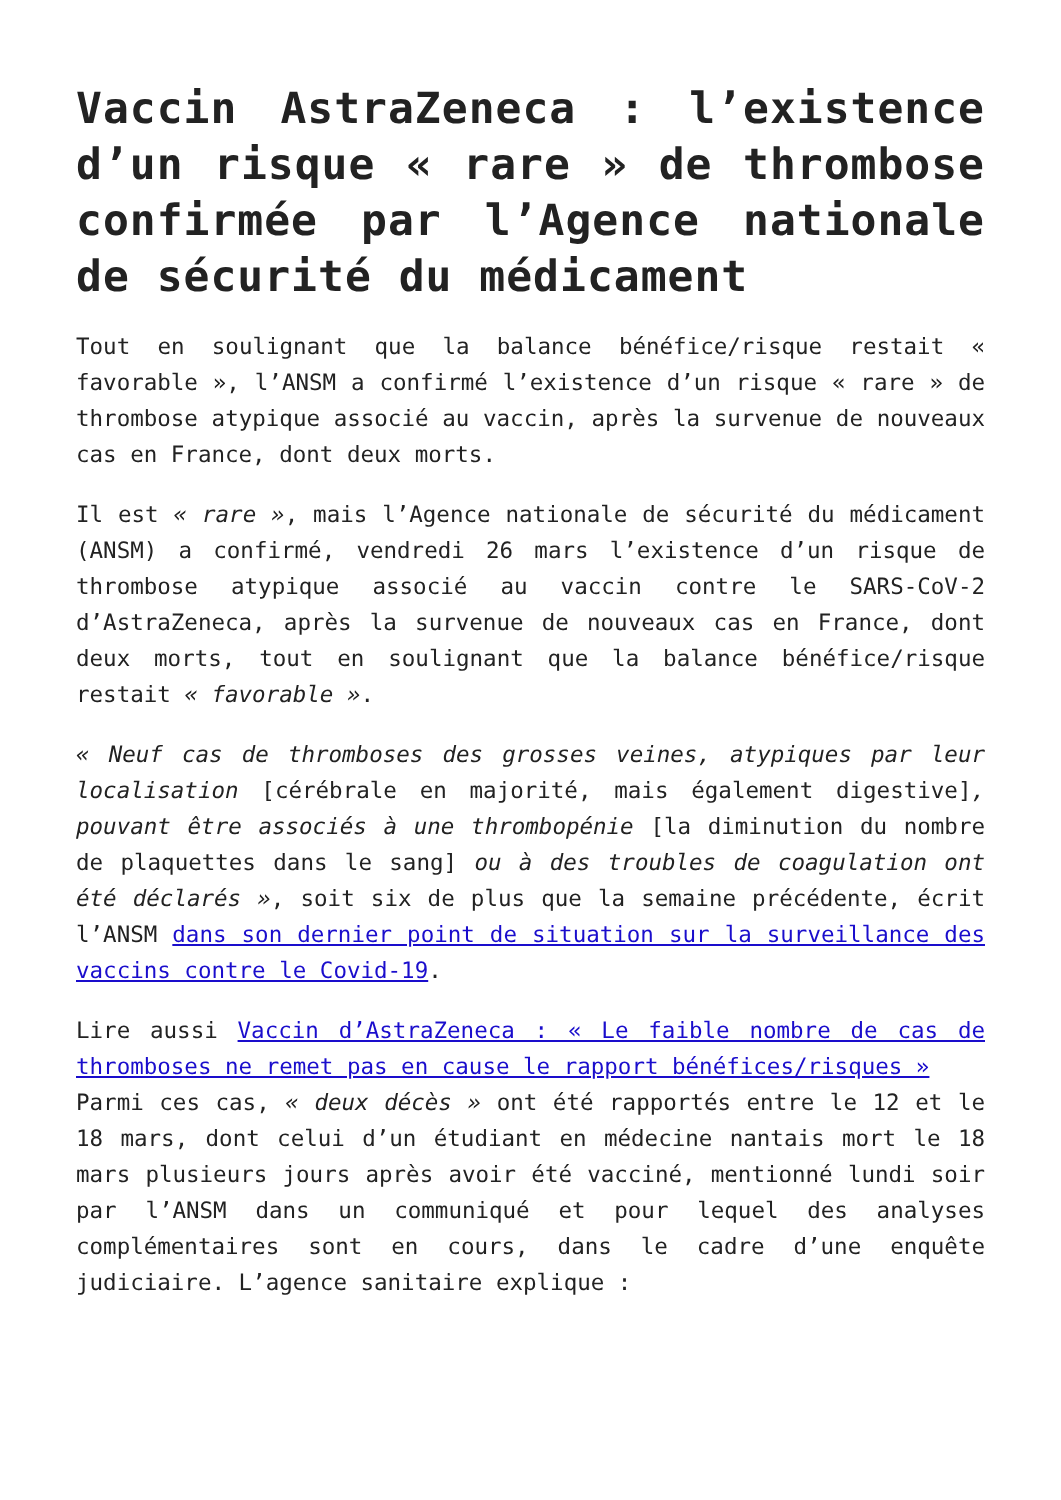Vaccin AstraZeneca : l’existence d’un risque « rare » de thrombose confirmée par l’Agence nationale de sécurité du médicament
Tout en soulignant que la balance bénéfice/risque restait « favorable », l’ANSM a confirmé l’existence d’un risque « rare » de thrombose atypique associé au vaccin, après la survenue de nouveaux cas en France, dont deux morts.
Il est « rare », mais l’Agence nationale de sécurité du médicament (ANSM) a confirmé, vendredi 26 mars l’existence d’un risque de thrombose atypique associé au vaccin contre le SARS-CoV-2 d’AstraZeneca, après la survenue de nouveaux cas en France, dont deux morts, tout en soulignant que la balance bénéfice/risque restait « favorable ».
« Neuf cas de thromboses des grosses veines, atypiques par leur localisation [cérébrale en majorité, mais également digestive], pouvant être associés à une thrombopénie [la diminution du nombre de plaquettes dans le sang] ou à des troubles de coagulation ont été déclarés », soit six de plus que la semaine précédente, écrit l’ANSM dans son dernier point de situation sur la surveillance des vaccins contre le Covid-19.
Lire aussi Vaccin d’AstraZeneca : « Le faible nombre de cas de thromboses ne remet pas en cause le rapport bénéfices/risques »
Parmi ces cas, « deux décès » ont été rapportés entre le 12 et le 18 mars, dont celui d’un étudiant en médecine nantais mort le 18 mars plusieurs jours après avoir été vacciné, mentionné lundi soir par l’ANSM dans un communiqué et pour lequel des analyses complémentaires sont en cours, dans le cadre d’une enquête judiciaire. L’agence sanitaire explique :